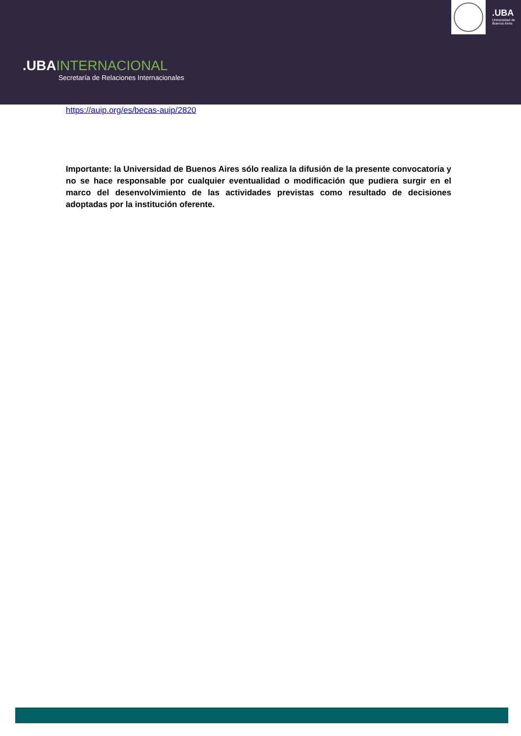.UBAINTERNACIONAL
Secretaría de Relaciones Internacionales
.UBA
Universidad de
Buenos Aires
https://auip.org/es/becas-auip/2820
Importante: la Universidad de Buenos Aires sólo realiza la difusión de la presente convocatoria y no se hace responsable por cualquier eventualidad o modificación que pudiera surgir en el marco del desenvolvimiento de las actividades previstas como resultado de decisiones adoptadas por la institución oferente.